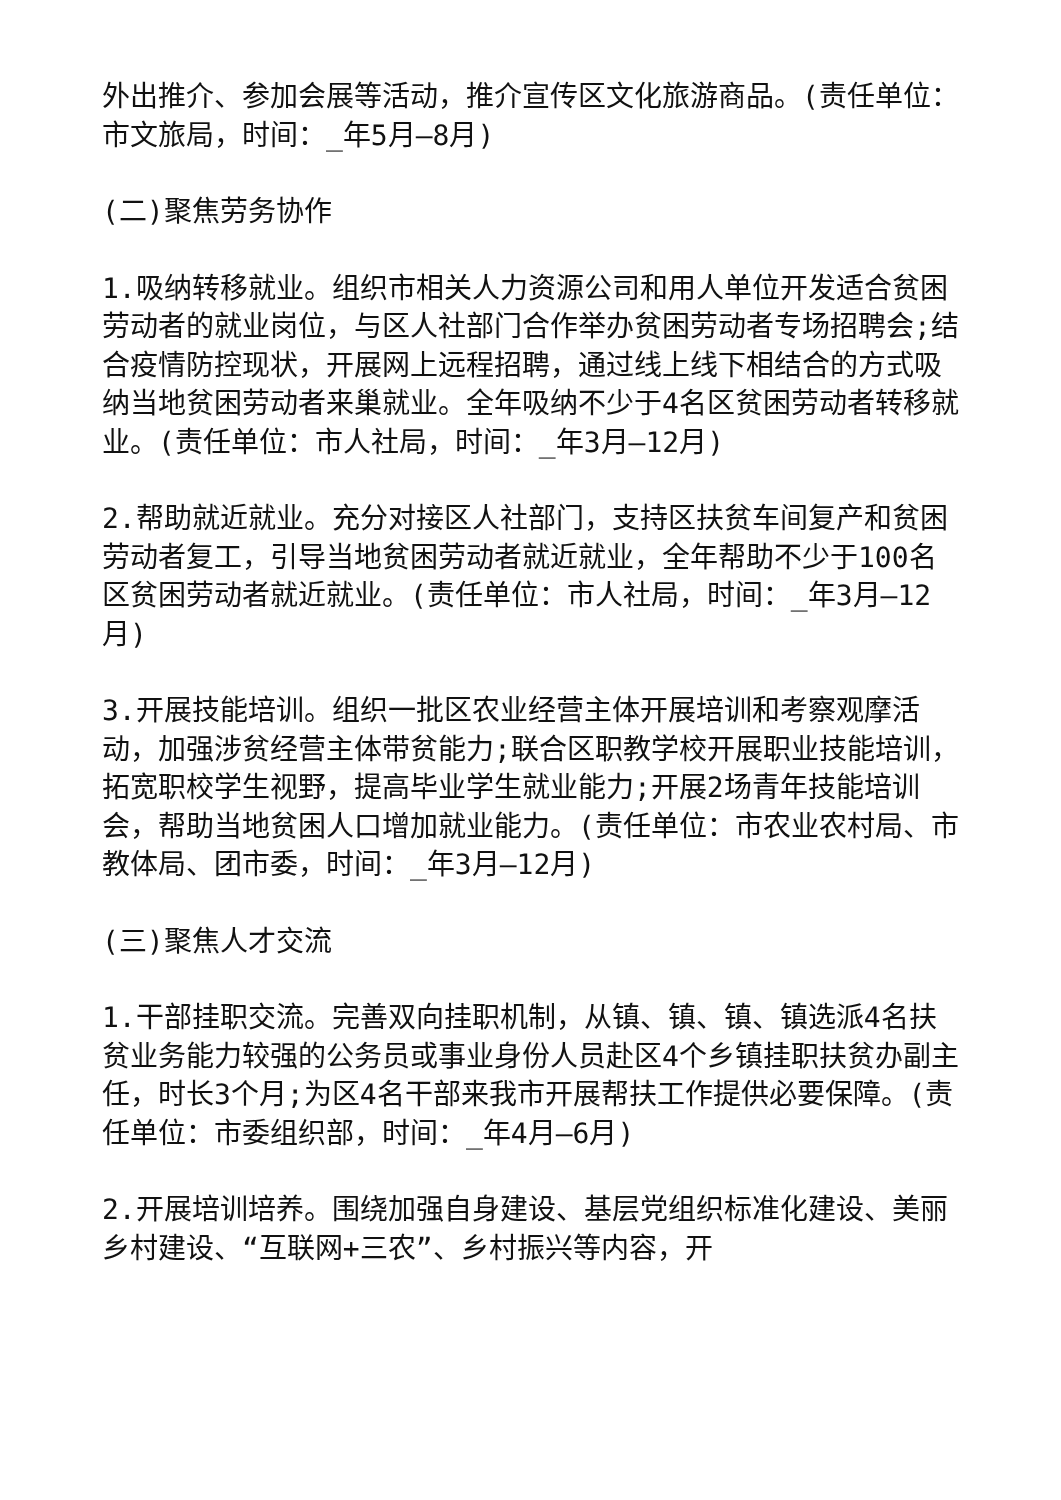外出推介、参加会展等活动，推介宣传区文化旅游商品。(责任单位：市文旅局，时间：_年5月—8月)
(二)聚焦劳务协作
1.吸纳转移就业。组织市相关人力资源公司和用人单位开发适合贫困劳动者的就业岗位，与区人社部门合作举办贫困劳动者专场招聘会;结合疫情防控现状，开展网上远程招聘，通过线上线下相结合的方式吸纳当地贫困劳动者来巢就业。全年吸纳不少于4名区贫困劳动者转移就业。(责任单位：市人社局，时间：_年3月—12月)
2.帮助就近就业。充分对接区人社部门，支持区扶贫车间复产和贫困劳动者复工，引导当地贫困劳动者就近就业，全年帮助不少于100名区贫困劳动者就近就业。(责任单位：市人社局，时间：_年3月—12月)
3.开展技能培训。组织一批区农业经营主体开展培训和考察观摩活动，加强涉贫经营主体带贫能力;联合区职教学校开展职业技能培训，拓宽职校学生视野，提高毕业学生就业能力;开展2场青年技能培训会，帮助当地贫困人口增加就业能力。(责任单位：市农业农村局、市教体局、团市委，时间：_年3月—12月)
(三)聚焦人才交流
1.干部挂职交流。完善双向挂职机制，从镇、镇、镇、镇选派4名扶贫业务能力较强的公务员或事业身份人员赴区4个乡镇挂职扶贫办副主任，时长3个月;为区4名干部来我市开展帮扶工作提供必要保障。(责任单位：市委组织部，时间：_年4月—6月)
2.开展培训培养。围绕加强自身建设、基层党组织标准化建设、美丽乡村建设、“互联网+三农”、乡村振兴等内容，开